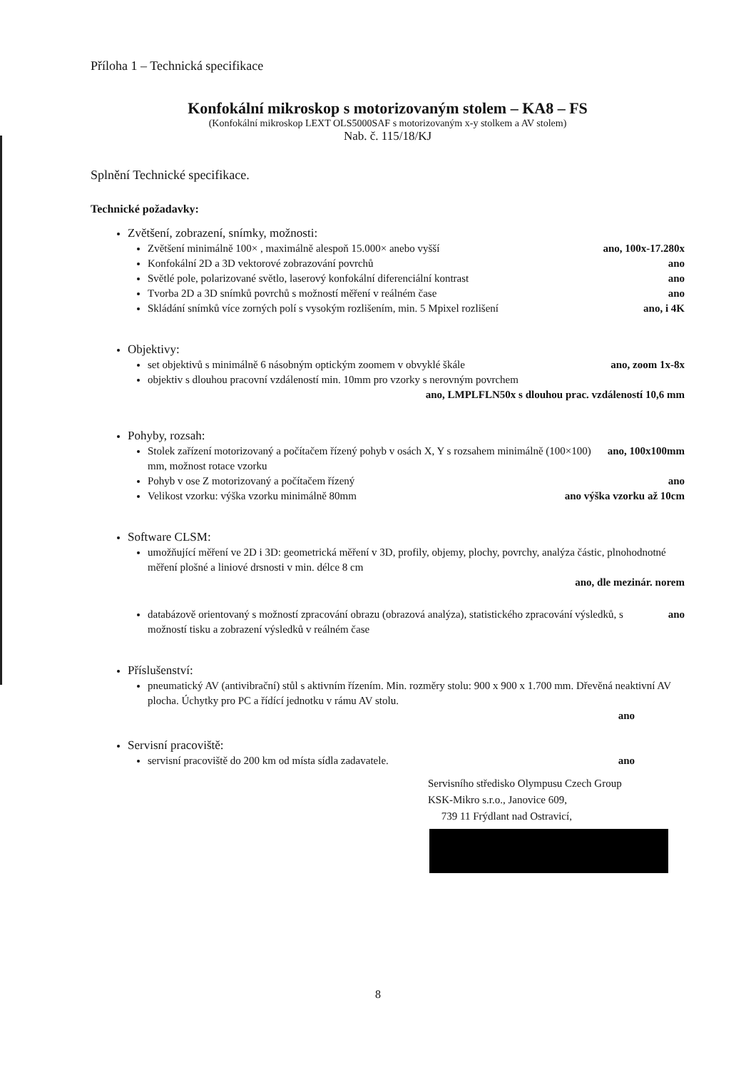Příloha 1 – Technická specifikace
Konfokální mikroskop s motorizovaným stolem – KA8 – FS
(Konfokální mikroskop LEXT OLS5000SAF s motorizovaným x-y stolkem a AV stolem)
Nab. č. 115/18/KJ
Splnění Technické specifikace.
Technické požadavky:
Zvětšení, zobrazení, snímky, možnosti:
Zvětšení minimálně 100× , maximálně alespoň 15.000× anebo vyšší ano, 100x-17.280x
Konfokální 2D a 3D vektorové zobrazování povrchů ano
Světlé pole, polarizované světlo, laserový konfokální diferenciální kontrast ano
Tvorba 2D a 3D snímků povrchů s možností měření v reálném čase ano
Skládání snímků více zorných polí s vysokým rozlišením, min. 5 Mpixel rozlišení ano, i 4K
Objektivy:
set objektivů s minimálně 6 násobným optickým zoomem v obvyklé škále ano, zoom 1x-8x
objektiv s dlouhou pracovní vzdáleností min. 10mm pro vzorky s nerovným povrchem
ano, LMPLFLN50x s dlouhou prac. vzdáleností 10,6 mm
Pohyby, rozsah:
Stolek zařízení motorizovaný a počítačem řízený pohyb v osách X, Y s rozsahem minimálně (100×100) mm, možnost rotace vzorku ano, 100x100mm
Pohyb v ose Z motorizovaný a počítačem řízený ano
Velikost vzorku: výška vzorku minimálně 80mm ano výška vzorku až 10cm
Software CLSM:
umožňující měření ve 2D i 3D: geometrická měření v 3D, profily, objemy, plochy, povrchy, analýza částic, plnohodnotné měření plošné a liniové drsnosti v min. délce 8 cm
ano, dle mezinár. norem
databázově orientovaný s možností zpracování obrazu (obrazová analýza), statistického zpracování výsledků, s možností tisku a zobrazení výsledků v reálném čase ano
Příslušenství:
pneumatický AV (antivibrační) stůl s aktivním řízením. Min. rozměry stolu: 900 x 900 x 1.700 mm. Dřevěná neaktivní AV plocha. Úchytky pro PC a řídící jednotku v rámu AV stolu.
ano
Servisní pracoviště:
servisní pracoviště do 200 km od místa sídla zadavatele. ano
Servisního středisko Olympusu Czech Group
KSK-Mikro s.r.o., Janovice 609,
739 11 Frýdlant nad Ostravicí,
8